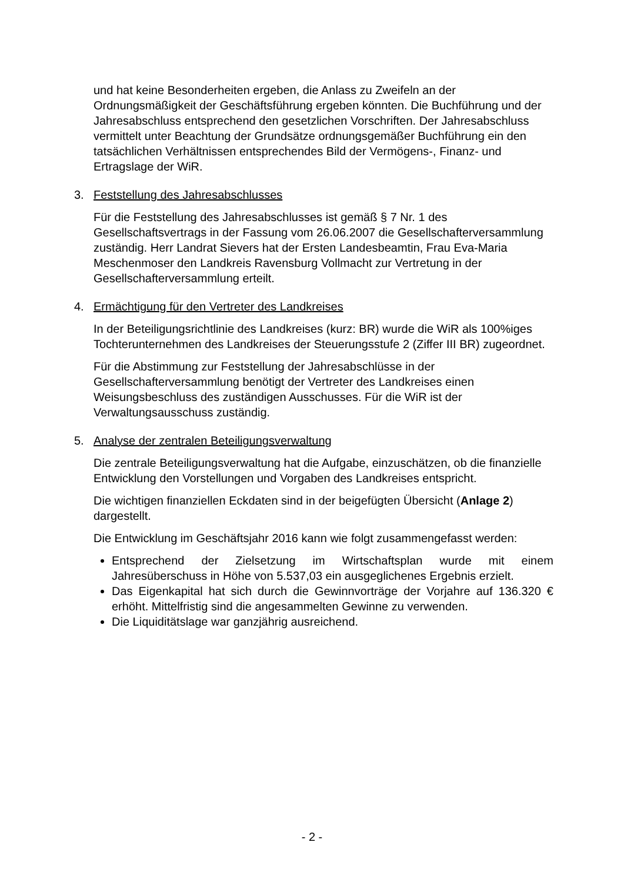und hat keine Besonderheiten ergeben, die Anlass zu Zweifeln an der Ordnungsmäßigkeit der Geschäftsführung ergeben könnten. Die Buchführung und der Jahresabschluss entsprechend den gesetzlichen Vorschriften. Der Jahresabschluss vermittelt unter Beachtung der Grundsätze ordnungsgemäßer Buchführung ein den tatsächlichen Verhältnissen entsprechendes Bild der Vermögens-, Finanz- und Ertragslage der WiR.
3. Feststellung des Jahresabschlusses
Für die Feststellung des Jahresabschlusses ist gemäß § 7 Nr. 1 des Gesellschaftsvertrags in der Fassung vom 26.06.2007 die Gesellschafterversammlung zuständig. Herr Landrat Sievers hat der Ersten Landesbeamtin, Frau Eva-Maria Meschenmoser den Landkreis Ravensburg Vollmacht zur Vertretung in der Gesellschafterversammlung erteilt.
4. Ermächtigung für den Vertreter des Landkreises
In der Beteiligungsrichtlinie des Landkreises (kurz: BR) wurde die WiR als 100%iges Tochterunternehmen des Landkreises der Steuerungsstufe 2 (Ziffer III BR) zugeordnet.
Für die Abstimmung zur Feststellung der Jahresabschlüsse in der Gesellschafterversammlung benötigt der Vertreter des Landkreises einen Weisungsbeschluss des zuständigen Ausschusses. Für die WiR ist der Verwaltungsausschuss zuständig.
5. Analyse der zentralen Beteiligungsverwaltung
Die zentrale Beteiligungsverwaltung hat die Aufgabe, einzuschätzen, ob die finanzielle Entwicklung den Vorstellungen und Vorgaben des Landkreises entspricht.
Die wichtigen finanziellen Eckdaten sind in der beigefügten Übersicht (Anlage 2) dargestellt.
Die Entwicklung im Geschäftsjahr 2016 kann wie folgt zusammengefasst werden:
Entsprechend der Zielsetzung im Wirtschaftsplan wurde mit einem Jahresüberschuss in Höhe von 5.537,03 ein ausgeglichenes Ergebnis erzielt.
Das Eigenkapital hat sich durch die Gewinnvorträge der Vorjahre auf 136.320 € erhöht. Mittelfristig sind die angesammelten Gewinne zu verwenden.
Die Liquiditätslage war ganzjährig ausreichend.
- 2 -